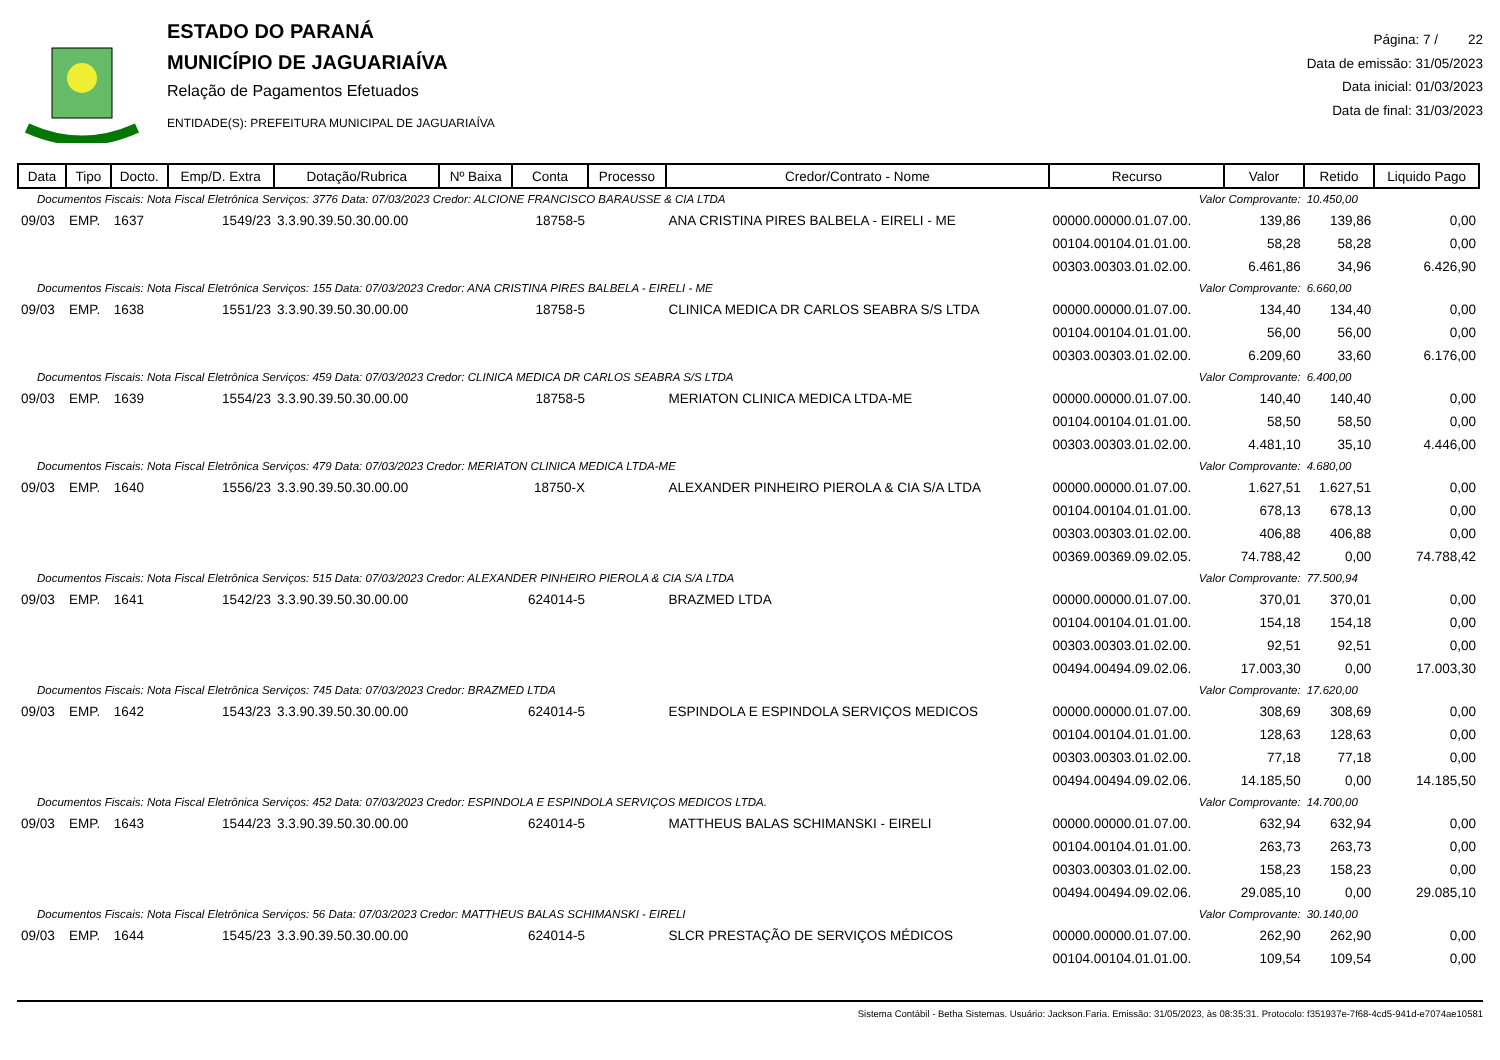ESTADO DO PARANÁ
MUNICÍPIO DE JAGUARIAÍVA
Relação de Pagamentos Efetuados
ENTIDADE(S): PREFEITURA MUNICIPAL DE JAGUARIAÍVA
Página: 7 / 22
Data de emissão: 31/05/2023
Data inicial: 01/03/2023
Data de final: 31/03/2023
| Data | Tipo | Docto. | Emp/D. Extra | Dotação/Rubrica | Nº Baixa | Conta | Processo | Credor/Contrato - Nome | Recurso | Valor | Retido | Liquido Pago |
| --- | --- | --- | --- | --- | --- | --- | --- | --- | --- | --- | --- | --- |
| Documentos Fiscais: Nota Fiscal Eletrônica Serviços: 3776 Data: 07/03/2023 Credor: ALCIONE FRANCISCO BARAUSSE & CIA LTDA | | | | | | | | | Valor Comprovante: | | 10.450,00 | |
| 09/03 | EMP. | 1637 | 1549/23 | 3.3.90.39.50.30.00.00 | | 18758-5 | | ANA CRISTINA PIRES BALBELA - EIRELI - ME | 00000.00000.01.07.00. | 139,86 | 139,86 | 0,00 |
| | | | | | | | | | 00104.00104.01.01.00. | 58,28 | 58,28 | 0,00 |
| | | | | | | | | | 00303.00303.01.02.00. | 6.461,86 | 34,96 | 6.426,90 |
| Documentos Fiscais: Nota Fiscal Eletrônica Serviços: 155 Data: 07/03/2023 Credor: ANA CRISTINA PIRES BALBELA - EIRELI - ME | | | | | | | | | Valor Comprovante: | | 6.660,00 | |
| 09/03 | EMP. | 1638 | 1551/23 | 3.3.90.39.50.30.00.00 | | 18758-5 | | CLINICA MEDICA DR CARLOS SEABRA S/S LTDA | 00000.00000.01.07.00. | 134,40 | 134,40 | 0,00 |
| | | | | | | | | | 00104.00104.01.01.00. | 56,00 | 56,00 | 0,00 |
| | | | | | | | | | 00303.00303.01.02.00. | 6.209,60 | 33,60 | 6.176,00 |
| Documentos Fiscais: Nota Fiscal Eletrônica Serviços: 459 Data: 07/03/2023 Credor: CLINICA MEDICA DR CARLOS SEABRA S/S LTDA | | | | | | | | | Valor Comprovante: | | 6.400,00 | |
| 09/03 | EMP. | 1639 | 1554/23 | 3.3.90.39.50.30.00.00 | | 18758-5 | | MERIATON CLINICA MEDICA LTDA-ME | 00000.00000.01.07.00. | 140,40 | 140,40 | 0,00 |
| | | | | | | | | | 00104.00104.01.01.00. | 58,50 | 58,50 | 0,00 |
| | | | | | | | | | 00303.00303.01.02.00. | 4.481,10 | 35,10 | 4.446,00 |
| Documentos Fiscais: Nota Fiscal Eletrônica Serviços: 479 Data: 07/03/2023 Credor: MERIATON CLINICA MEDICA LTDA-ME | | | | | | | | | Valor Comprovante: | | 4.680,00 | |
| 09/03 | EMP. | 1640 | 1556/23 | 3.3.90.39.50.30.00.00 | | 18750-X | | ALEXANDER PINHEIRO PIEROLA & CIA S/A LTDA | 00000.00000.01.07.00. | 1.627,51 | 1.627,51 | 0,00 |
| | | | | | | | | | 00104.00104.01.01.00. | 678,13 | 678,13 | 0,00 |
| | | | | | | | | | 00303.00303.01.02.00. | 406,88 | 406,88 | 0,00 |
| | | | | | | | | | 00369.00369.09.02.05. | 74.788,42 | 0,00 | 74.788,42 |
| Documentos Fiscais: Nota Fiscal Eletrônica Serviços: 515 Data: 07/03/2023 Credor: ALEXANDER PINHEIRO PIEROLA & CIA S/A LTDA | | | | | | | | | Valor Comprovante: | | 77.500,94 | |
| 09/03 | EMP. | 1641 | 1542/23 | 3.3.90.39.50.30.00.00 | | 624014-5 | | BRAZMED LTDA | 00000.00000.01.07.00. | 370,01 | 370,01 | 0,00 |
| | | | | | | | | | 00104.00104.01.01.00. | 154,18 | 154,18 | 0,00 |
| | | | | | | | | | 00303.00303.01.02.00. | 92,51 | 92,51 | 0,00 |
| | | | | | | | | | 00494.00494.09.02.06. | 17.003,30 | 0,00 | 17.003,30 |
| Documentos Fiscais: Nota Fiscal Eletrônica Serviços: 745 Data: 07/03/2023 Credor: BRAZMED LTDA | | | | | | | | | Valor Comprovante: | | 17.620,00 | |
| 09/03 | EMP. | 1642 | 1543/23 | 3.3.90.39.50.30.00.00 | | 624014-5 | | ESPINDOLA E ESPINDOLA SERVIÇOS MEDICOS | 00000.00000.01.07.00. | 308,69 | 308,69 | 0,00 |
| | | | | | | | | | 00104.00104.01.01.00. | 128,63 | 128,63 | 0,00 |
| | | | | | | | | | 00303.00303.01.02.00. | 77,18 | 77,18 | 0,00 |
| | | | | | | | | | 00494.00494.09.02.06. | 14.185,50 | 0,00 | 14.185,50 |
| Documentos Fiscais: Nota Fiscal Eletrônica Serviços: 452 Data: 07/03/2023 Credor: ESPINDOLA E ESPINDOLA SERVIÇOS MEDICOS LTDA. | | | | | | | | | Valor Comprovante: | | 14.700,00 | |
| 09/03 | EMP. | 1643 | 1544/23 | 3.3.90.39.50.30.00.00 | | 624014-5 | | MATTHEUS BALAS SCHIMANSKI - EIRELI | 00000.00000.01.07.00. | 632,94 | 632,94 | 0,00 |
| | | | | | | | | | 00104.00104.01.01.00. | 263,73 | 263,73 | 0,00 |
| | | | | | | | | | 00303.00303.01.02.00. | 158,23 | 158,23 | 0,00 |
| | | | | | | | | | 00494.00494.09.02.06. | 29.085,10 | 0,00 | 29.085,10 |
| Documentos Fiscais: Nota Fiscal Eletrônica Serviços: 56 Data: 07/03/2023 Credor: MATTHEUS BALAS SCHIMANSKI - EIRELI | | | | | | | | | Valor Comprovante: | | 30.140,00 | |
| 09/03 | EMP. | 1644 | 1545/23 | 3.3.90.39.50.30.00.00 | | 624014-5 | | SLCR PRESTAÇÃO DE SERVIÇOS MÉDICOS | 00000.00000.01.07.00. | 262,90 | 262,90 | 0,00 |
| | | | | | | | | | 00104.00104.01.01.00. | 109,54 | 109,54 | 0,00 |
Sistema Contábil - Betha Sistemas. Usuário: Jackson.Faria. Emissão: 31/05/2023, às 08:35:31. Protocolo: f351937e-7f68-4cd5-941d-e7074ae10581